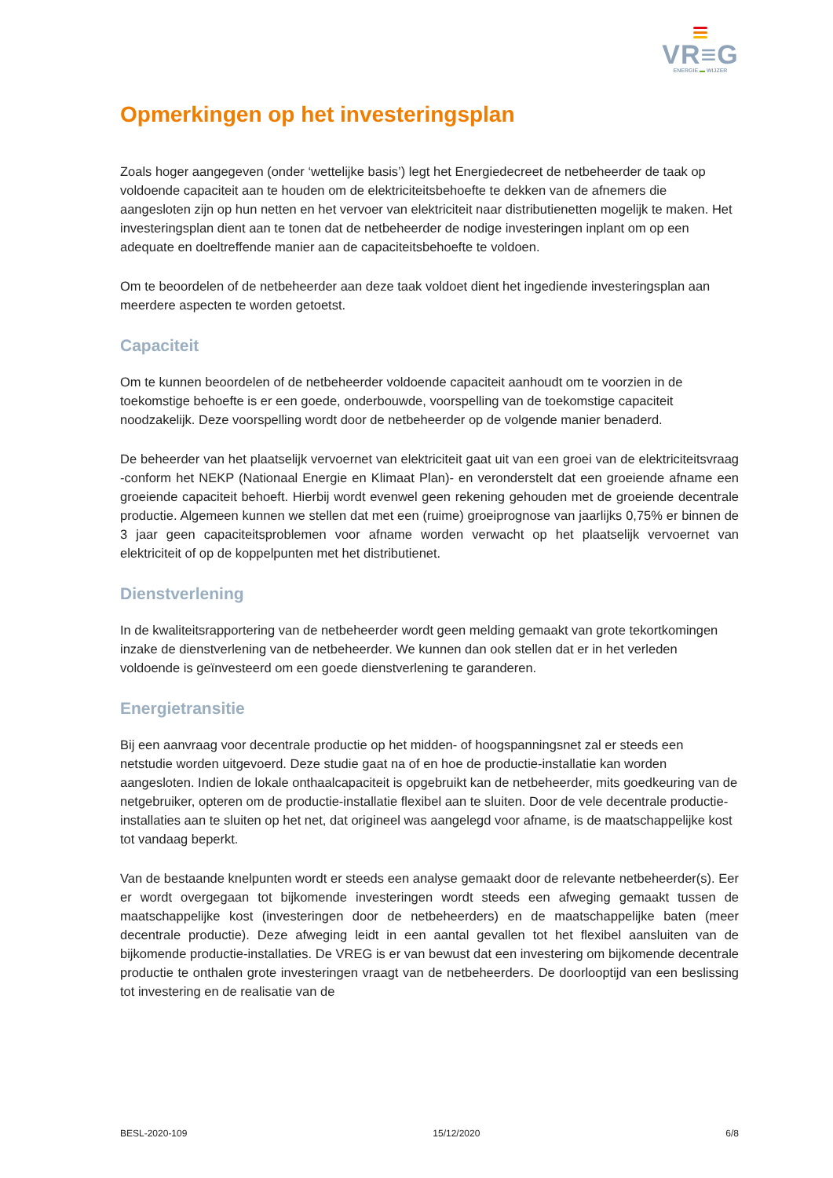VR≡G
ENERGIE ▬ WIJZER
Opmerkingen op het investeringsplan
Zoals hoger aangegeven (onder ‘wettelijke basis’) legt het Energiedecreet de netbeheerder de taak op voldoende capaciteit aan te houden om de elektriciteitsbehoefte te dekken van de afnemers die aangesloten zijn op hun netten en het vervoer van elektriciteit naar distributienetten mogelijk te maken. Het investeringsplan dient aan te tonen dat de netbeheerder de nodige investeringen inplant om op een adequate en doeltreffende manier aan de capaciteitsbehoefte te voldoen.
Om te beoordelen of de netbeheerder aan deze taak voldoet dient het ingediende investeringsplan aan meerdere aspecten te worden getoetst.
Capaciteit
Om te kunnen beoordelen of de netbeheerder voldoende capaciteit aanhoudt om te voorzien in de toekomstige behoefte is er een goede, onderbouwde, voorspelling van de toekomstige capaciteit noodzakelijk. Deze voorspelling wordt door de netbeheerder op de volgende manier benaderd.
De beheerder van het plaatselijk vervoernet van elektriciteit gaat uit van een groei van de elektriciteitsvraag -conform het NEKP (Nationaal Energie en Klimaat Plan)- en veronderstelt dat een groeiende afname een groeiende capaciteit behoeft. Hierbij wordt evenwel geen rekening gehouden met de groeiende decentrale productie. Algemeen kunnen we stellen dat met een (ruime) groeiprognose van jaarlijks 0,75% er binnen de 3 jaar geen capaciteitsproblemen voor afname worden verwacht op het plaatselijk vervoernet van elektriciteit of op de koppelpunten met het distributienet.
Dienstverlening
In de kwaliteitsrapportering van de netbeheerder wordt geen melding gemaakt van grote tekortkomingen inzake de dienstverlening van de netbeheerder. We kunnen dan ook stellen dat er in het verleden voldoende is geïnvesteerd om een goede dienstverlening te garanderen.
Energietransitie
Bij een aanvraag voor decentrale productie op het midden- of hoogspanningsnet zal er steeds een netstudie worden uitgevoerd. Deze studie gaat na of en hoe de productie-installatie kan worden aangesloten. Indien de lokale onthaalcapaciteit is opgebruikt kan de netbeheerder, mits goedkeuring van de netgebruiker, opteren om de productie-installatie flexibel aan te sluiten. Door de vele decentrale productie-installaties aan te sluiten op het net, dat origineel was aangelegd voor afname, is de maatschappelijke kost tot vandaag beperkt.
Van de bestaande knelpunten wordt er steeds een analyse gemaakt door de relevante netbeheerder(s). Eer er wordt overgegaan tot bijkomende investeringen wordt steeds een afweging gemaakt tussen de maatschappelijke kost (investeringen door de netbeheerders) en de maatschappelijke baten (meer decentrale productie). Deze afweging leidt in een aantal gevallen tot het flexibel aansluiten van de bijkomende productie-installaties. De VREG is er van bewust dat een investering om bijkomende decentrale productie te onthalen grote investeringen vraagt van de netbeheerders. De doorlooptijd van een beslissing tot investering en de realisatie van de
BESL-2020-109 15/12/2020 6/8